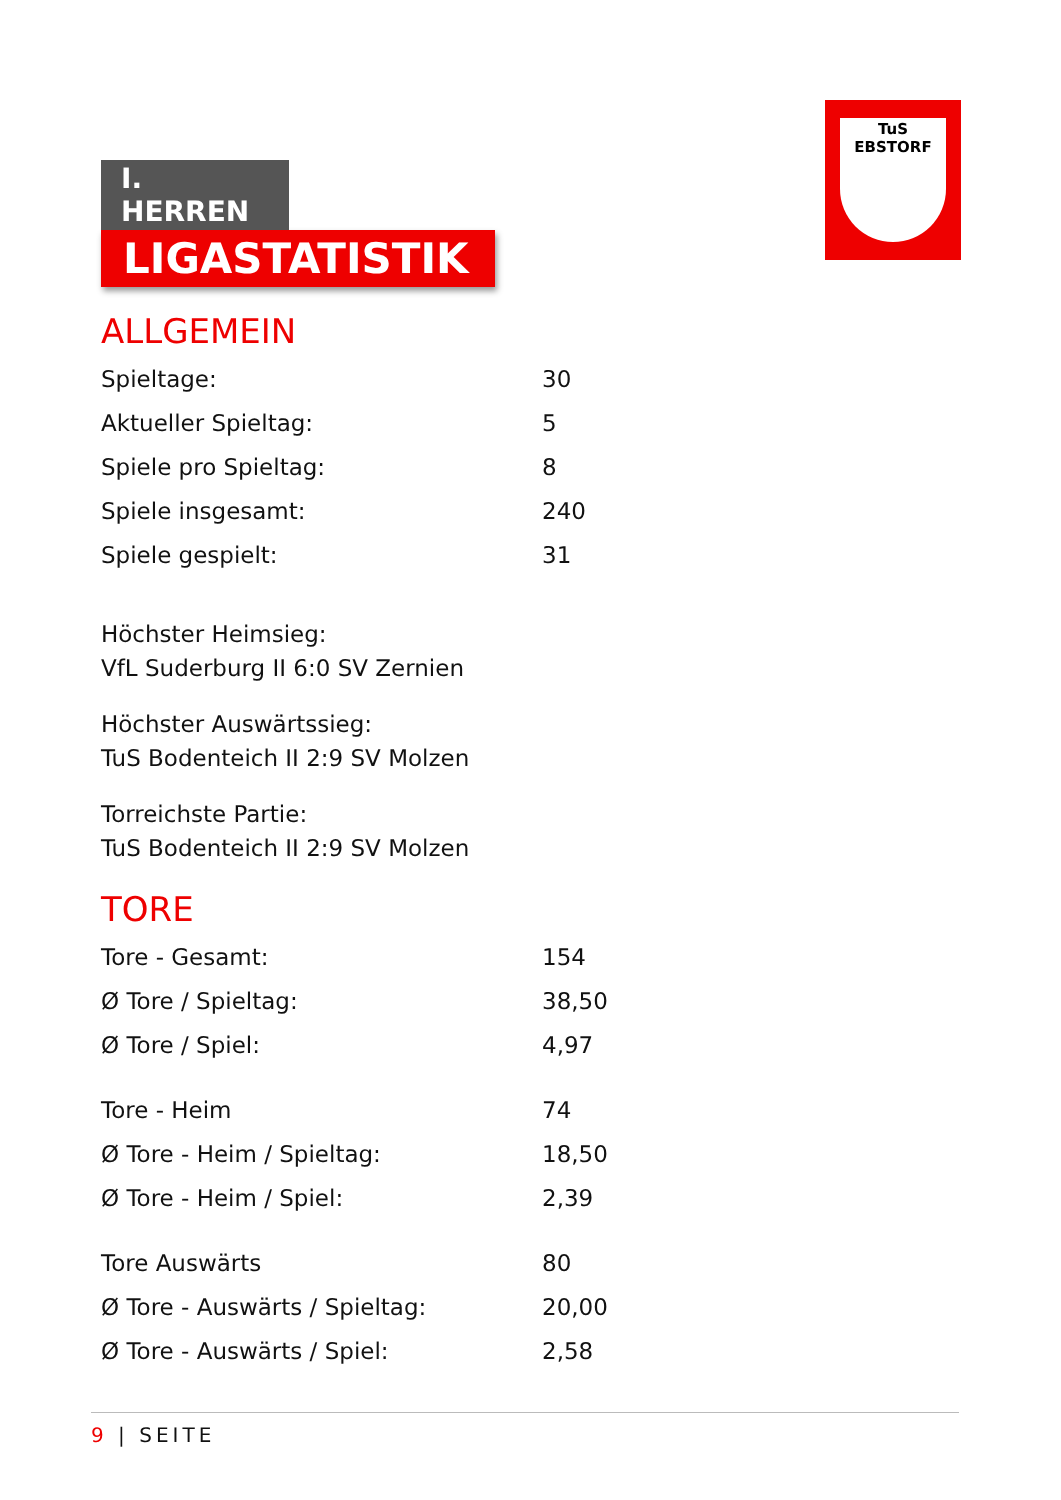I. HERREN
LIGASTATISTIK
TuS EBSTORF
ALLGEMEIN
| Spieltage: | 30 |
| Aktueller Spieltag: | 5 |
| Spiele pro Spieltag: | 8 |
| Spiele insgesamt: | 240 |
| Spiele gespielt: | 31 |
Höchster Heimsieg:
VfL Suderburg II 6:0 SV Zernien
Höchster Auswärtssieg:
TuS Bodenteich II 2:9 SV Molzen
Torreichste Partie:
TuS Bodenteich II 2:9 SV Molzen
TORE
| Tore - Gesamt: | 154 |
| Ø Tore / Spieltag: | 38,50 |
| Ø Tore / Spiel: | 4,97 |
| Tore - Heim | 74 |
| Ø Tore - Heim / Spieltag: | 18,50 |
| Ø Tore - Heim / Spiel: | 2,39 |
| Tore Auswärts | 80 |
| Ø Tore - Auswärts / Spieltag: | 20,00 |
| Ø Tore - Auswärts / Spiel: | 2,58 |
9 | SEITE